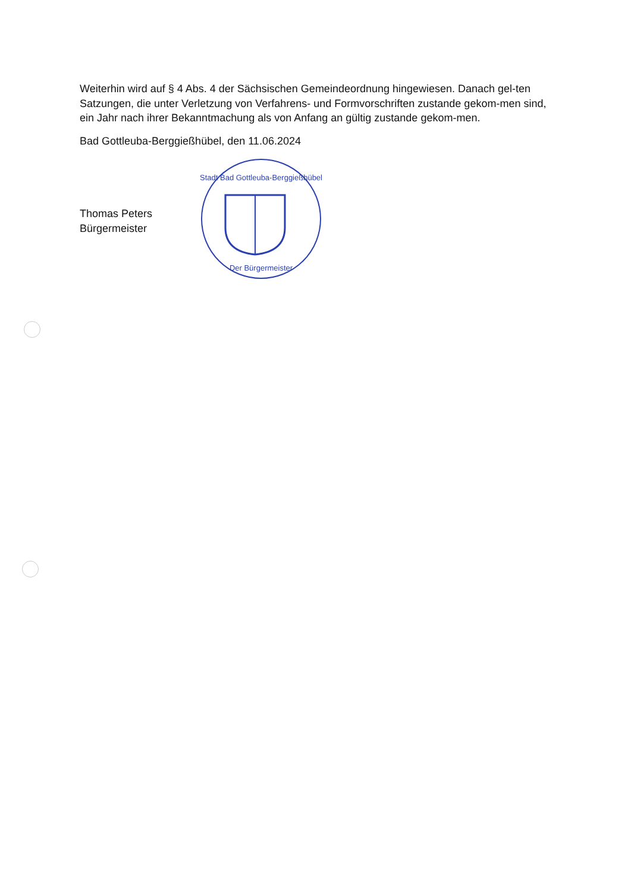Weiterhin wird auf § 4 Abs. 4 der Sächsischen Gemeindeordnung hingewiesen. Danach gel-ten Satzungen, die unter Verletzung von Verfahrens- und Formvorschriften zustande gekom-men sind, ein Jahr nach ihrer Bekanntmachung als von Anfang an gültig zustande gekom-men.
Bad Gottleuba-Berggießhübel, den 11.06.2024
Thomas Peters
Bürgermeister
Stadt Bad Gottleuba-Berggießhübel
Der Bürgermeister